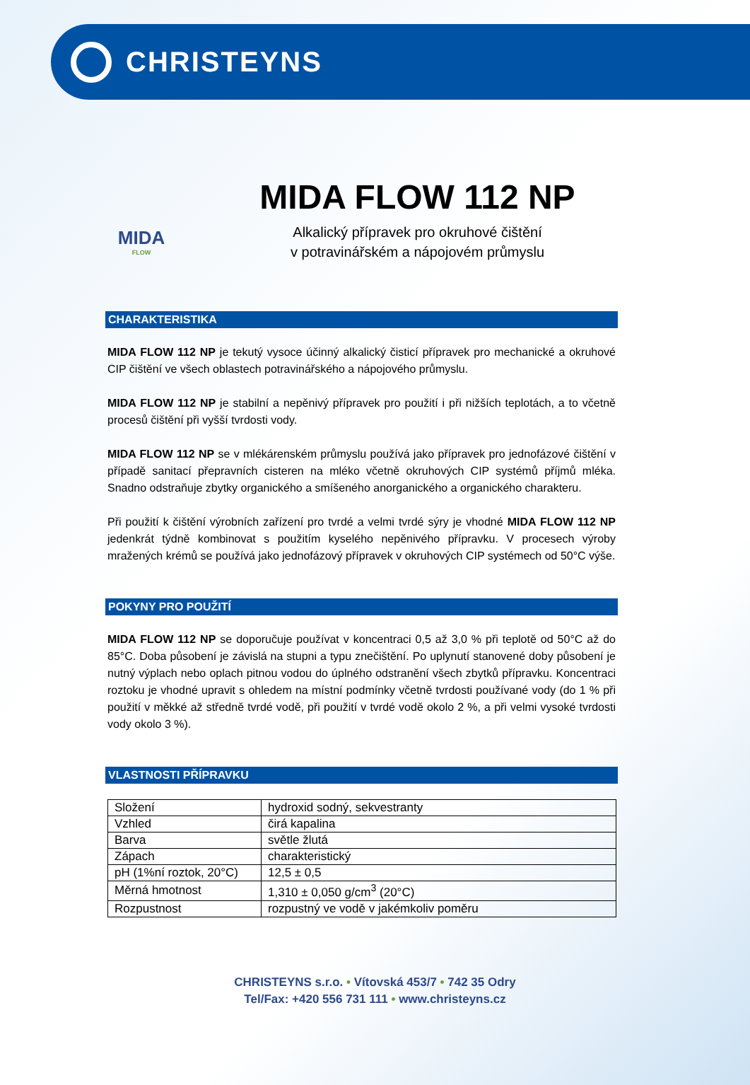CHRISTEYNS
MIDA
FLOW
MIDA FLOW 112 NP
Alkalický přípravek pro okruhové čištění
v potravinářském a nápojovém průmyslu
CHARAKTERISTIKA
MIDA FLOW 112 NP je tekutý vysoce účinný alkalický čisticí přípravek pro mechanické a okruhové CIP čištění ve všech oblastech potravinářského a nápojového průmyslu.
MIDA FLOW 112 NP je stabilní a nepěnivý přípravek pro použití i při nižších teplotách, a to včetně procesů čištění při vyšší tvrdosti vody.
MIDA FLOW 112 NP se v mlékárenském průmyslu používá jako přípravek pro jednofázové čištění v případě sanitací přepravních cisteren na mléko včetně okruhových CIP systémů příjmů mléka. Snadno odstraňuje zbytky organického a smíšeného anorganického a organického charakteru.
Při použití k čištění výrobních zařízení pro tvrdé a velmi tvrdé sýry je vhodné MIDA FLOW 112 NP jedenkrát týdně kombinovat s použitím kyselého nepěnivého přípravku. V procesech výroby mražených krémů se používá jako jednofázový přípravek v okruhových CIP systémech od 50°C výše.
POKYNY PRO POUŽITÍ
MIDA FLOW 112 NP se doporučuje používat v koncentraci 0,5 až 3,0 % při teplotě od 50°C až do 85°C. Doba působení je závislá na stupni a typu znečištění. Po uplynutí stanovené doby působení je nutný výplach nebo oplach pitnou vodou do úplného odstranění všech zbytků přípravku. Koncentraci roztoku je vhodné upravit s ohledem na místní podmínky včetně tvrdosti používané vody (do 1 % při použití v měkké až středně tvrdé vodě, při použití v tvrdé vodě okolo 2 %, a při velmi vysoké tvrdosti vody okolo 3 %).
VLASTNOSTI PŘÍPRAVKU
| Složení | hydroxid sodný, sekvestranty |
| Vzhled | čirá kapalina |
| Barva | světle žlutá |
| Zápach | charakteristický |
| pH (1%ní roztok, 20°C) | 12,5 ± 0,5 |
| Měrná hmotnost | 1,310 ± 0,050 g/cm<sup>3</sup> (20°C) |
| Rozpustnost | rozpustný ve vodě v jakémkoliv poměru |
CHRISTEYNS s.r.o. • Vítovská 453/7 • 742 35 Odry
Tel/Fax: +420 556 731 111 • www.christeyns.cz